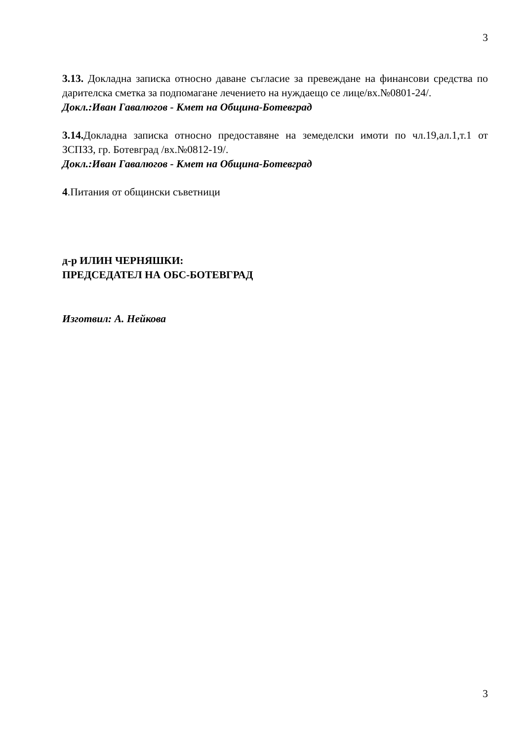3
3.13. Докладна записка относно даване съгласие за превеждане на финансови средства по дарителска сметка за подпомагане лечението на нуждаещо се лице/вх.№0801-24/.
Докл.:Иван Гавалюгов - Кмет на Община-Ботевград
3.14. Докладна записка относно предоставяне на земеделски имоти по чл.19,ал.1,т.1 от ЗСПЗЗ, гр. Ботевград /вх.№0812-19/.
Докл.:Иван Гавалюгов - Кмет на Община-Ботевград
4.Питания от общински съветници
д-р ИЛИН ЧЕРНЯШКИ:
ПРЕДСЕДАТЕЛ НА ОБС-БОТЕВГРАД
Изготвил: А. Нейкова
3